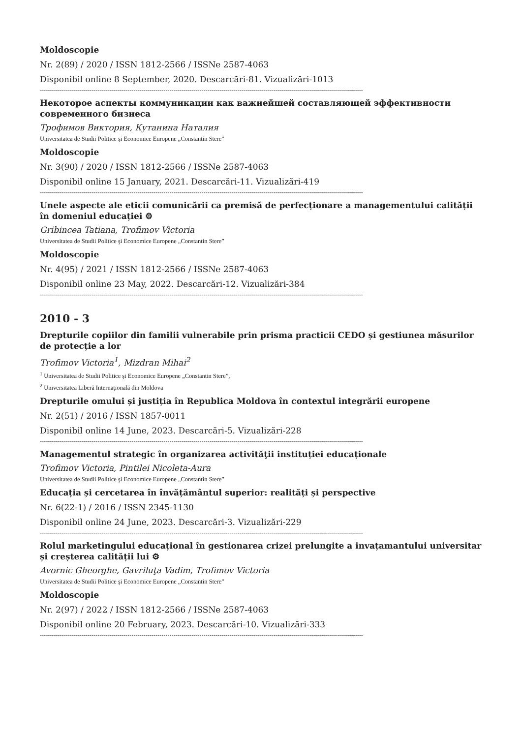Moldoscopie
Nr. 2(89) / 2020 / ISSN 1812-2566 / ISSNe 2587-4063
Disponibil online 8 September, 2020. Descarcări-81. Vizualizări-1013
------------------------------------------------------------------------------------------------------------------------------------------------------------------
Некоторое аспекты коммуникации как важнейшей составляющей эффективности современного бизнеса
Трофимов Виктория, Кутанина Наталия
Universitatea de Studii Politice şi Economice Europene „Constantin Stere”
Moldoscopie
Nr. 3(90) / 2020 / ISSN 1812-2566 / ISSNe 2587-4063
Disponibil online 15 January, 2021. Descarcări-11. Vizualizări-419
------------------------------------------------------------------------------------------------------------------------------------------------------------------
Unele aspecte ale eticii comunicării ca premisă de perfecționare a managementului calității în domeniul educației ⚙
Gribincea Tatiana, Trofimov Victoria
Universitatea de Studii Politice şi Economice Europene „Constantin Stere”
Moldoscopie
Nr. 4(95) / 2021 / ISSN 1812-2566 / ISSNe 2587-4063
Disponibil online 23 May, 2022. Descarcări-12. Vizualizări-384
------------------------------------------------------------------------------------------------------------------------------------------------------------------
2010 - 3
Drepturile copiilor din familii vulnerabile prin prisma practicii CEDO și gestiunea măsurilor de protecție a lor
Trofimov Victoria<sup>1</sup>, Mizdran Mihai<sup>2</sup>
<sup>1</sup> Universitatea de Studii Politice şi Economice Europene „Constantin Stere”,
<sup>2</sup> Universitatea Liberă Internaţională din Moldova
Drepturile omului și justiția în Republica Moldova în contextul integrării europene
Nr. 2(51) / 2016 / ISSN 1857-0011
Disponibil online 14 June, 2023. Descarcări-5. Vizualizări-228
------------------------------------------------------------------------------------------------------------------------------------------------------------------
Managementul strategic în organizarea activităţii instituției educaționale
Trofimov Victoria, Pintilei Nicoleta-Aura
Universitatea de Studii Politice şi Economice Europene „Constantin Stere”
Educația și cercetarea în învățământul superior: realități și perspective
Nr. 6(22-1) / 2016 / ISSN 2345-1130
Disponibil online 24 June, 2023. Descarcări-3. Vizualizări-229
------------------------------------------------------------------------------------------------------------------------------------------------------------------
Rolul marketingului educațional în gestionarea crizei prelungite a invațamantului universitar și creșterea calității lui ⚙
Avornic Gheorghe, Gavriluţa Vadim, Trofimov Victoria
Universitatea de Studii Politice şi Economice Europene „Constantin Stere”
Moldoscopie
Nr. 2(97) / 2022 / ISSN 1812-2566 / ISSNe 2587-4063
Disponibil online 20 February, 2023. Descarcări-10. Vizualizări-333
------------------------------------------------------------------------------------------------------------------------------------------------------------------